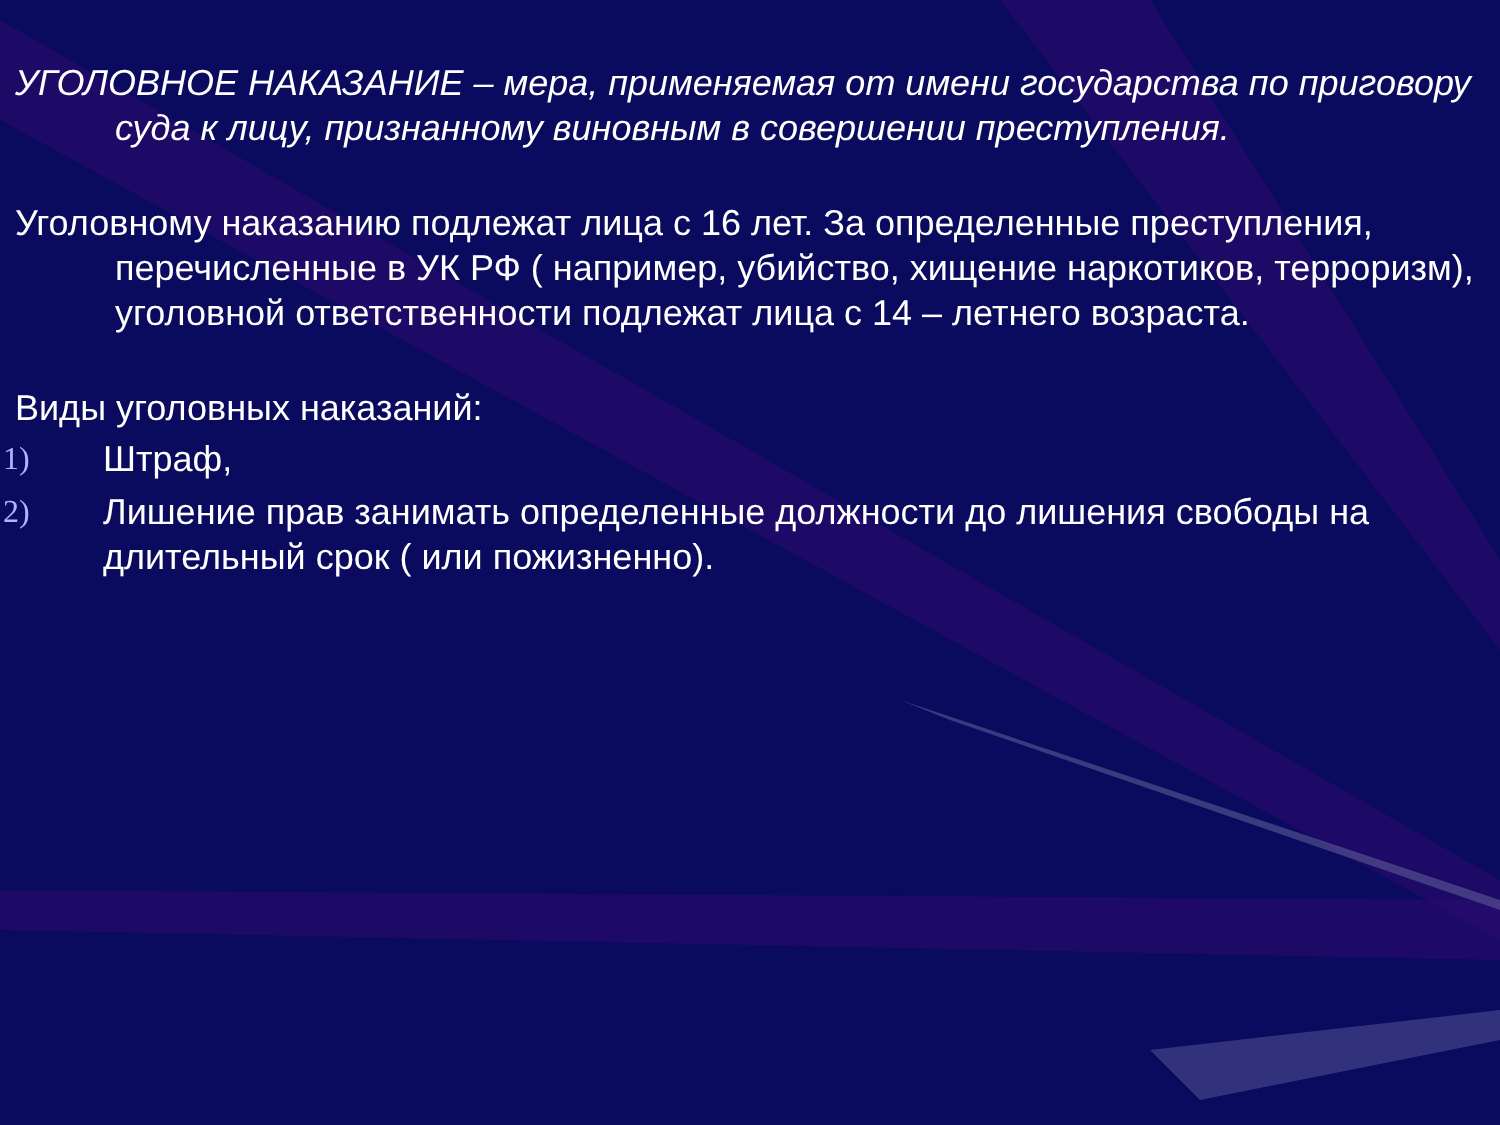УГОЛОВНОЕ НАКАЗАНИЕ – мера, применяемая от имени государства по приговору суда к лицу, признанному виновным в совершении преступления.
Уголовному наказанию подлежат лица с 16 лет. За определенные преступления, перечисленные в УК РФ ( например, убийство, хищение наркотиков, терроризм), уголовной ответственности подлежат лица с 14 – летнего возраста.
Виды уголовных наказаний:
1) Штраф,
2) Лишение прав занимать определенные должности до лишения свободы на длительный срок ( или пожизненно).